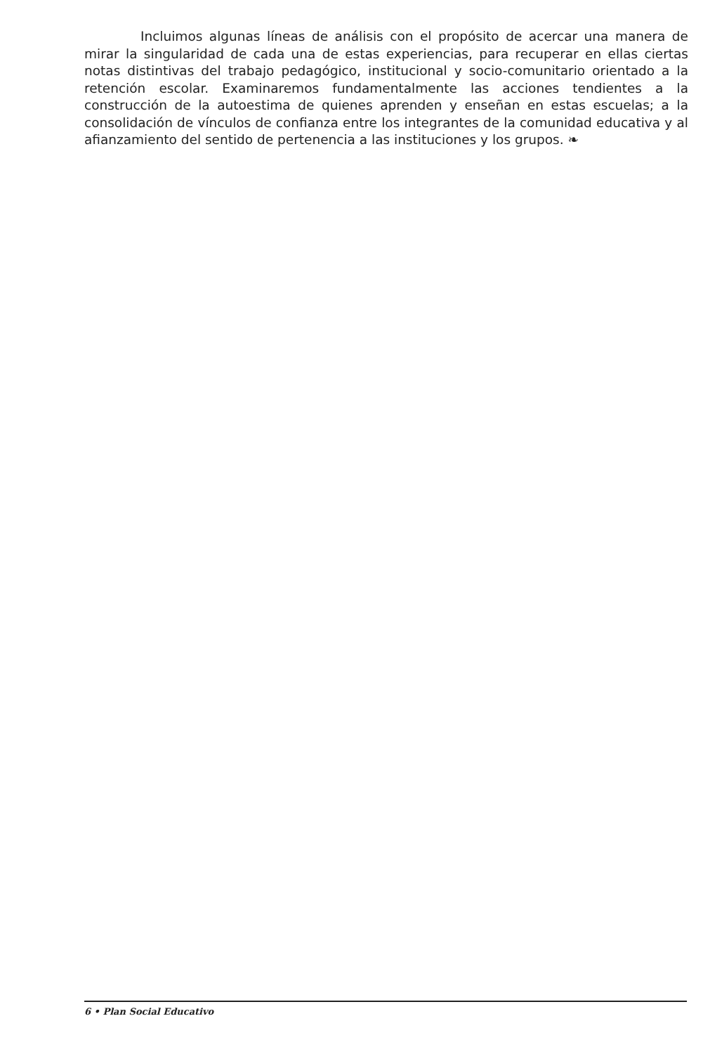Incluimos algunas líneas de análisis con el propósito de acercar una manera de mirar la singularidad de cada una de estas experiencias, para recuperar en ellas ciertas notas distintivas del trabajo pedagógico, institucional y socio-comunitario orientado a la retención escolar. Examinaremos fundamentalmente las acciones tendientes a la construcción de la autoestima de quienes aprenden y enseñan en estas escuelas; a la consolidación de vínculos de confianza entre los integrantes de la comunidad educativa y al afianzamiento del sentido de pertenencia a las instituciones y los grupos. ❧
6 • Plan Social Educativo